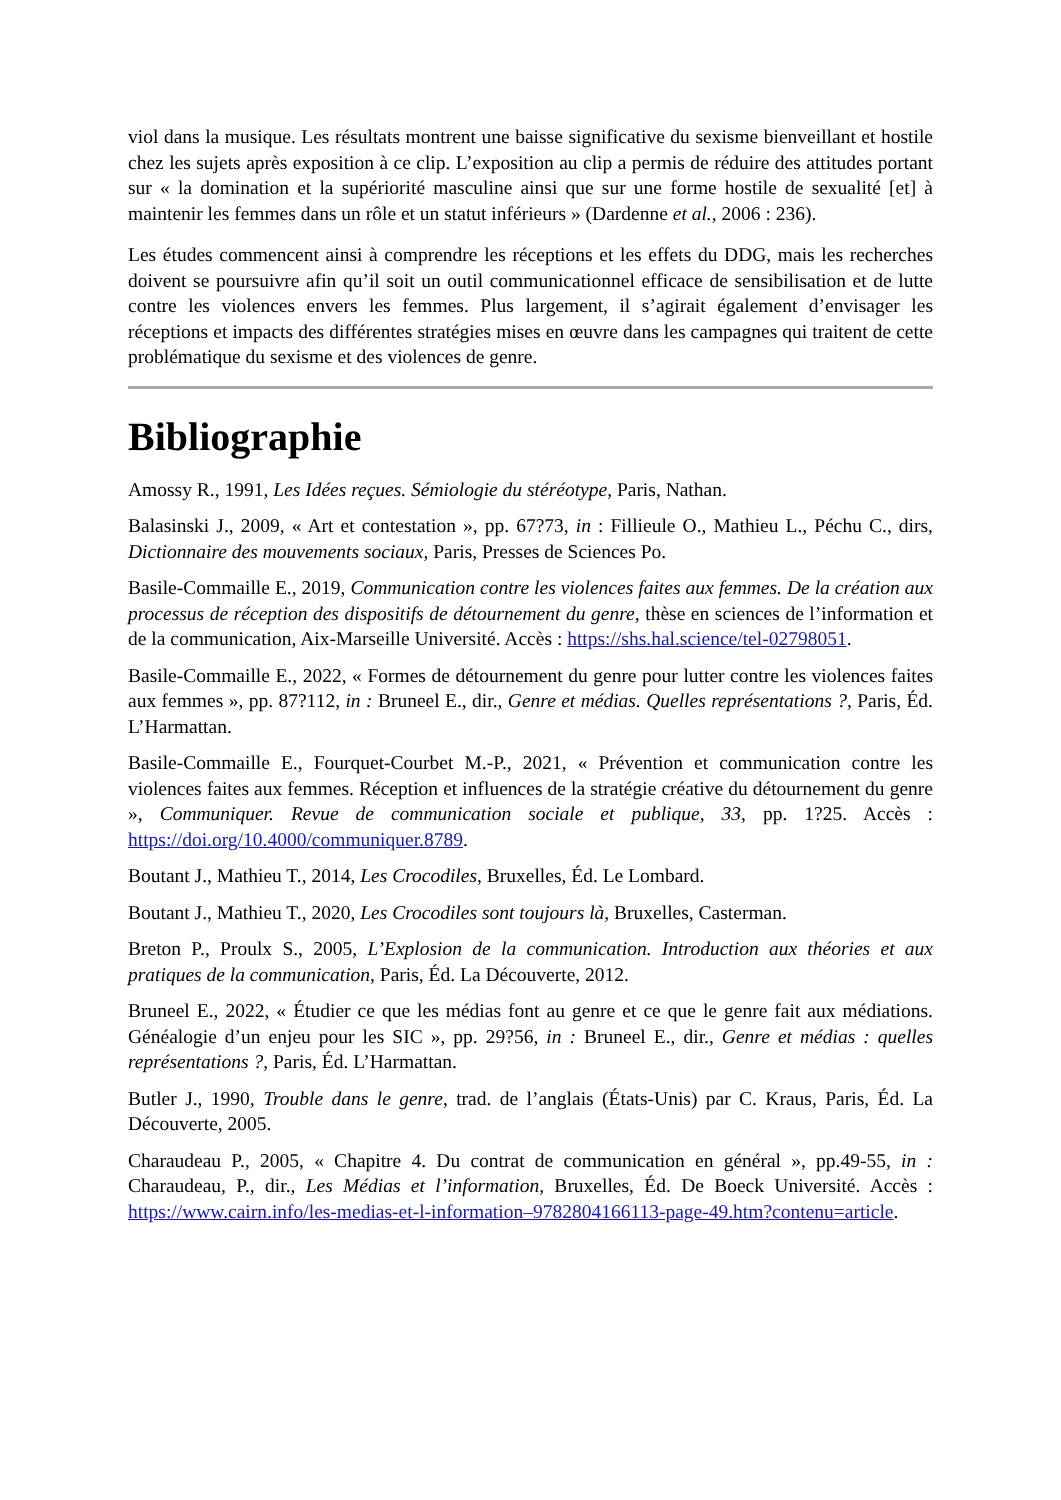viol dans la musique. Les résultats montrent une baisse significative du sexisme bienveillant et hostile chez les sujets après exposition à ce clip. L’exposition au clip a permis de réduire des attitudes portant sur « la domination et la supériorité masculine ainsi que sur une forme hostile de sexualité [et] à maintenir les femmes dans un rôle et un statut inférieurs » (Dardenne et al., 2006 : 236).
Les études commencent ainsi à comprendre les réceptions et les effets du DDG, mais les recherches doivent se poursuivre afin qu’il soit un outil communicationnel efficace de sensibilisation et de lutte contre les violences envers les femmes. Plus largement, il s’agirait également d’envisager les réceptions et impacts des différentes stratégies mises en œuvre dans les campagnes qui traitent de cette problématique du sexisme et des violences de genre.
Bibliographie
Amossy R., 1991, Les Idées reçues. Sémiologie du stéréotype, Paris, Nathan.
Balasinski J., 2009, « Art et contestation », pp. 67?73, in : Fillieule O., Mathieu L., Péchu C., dirs, Dictionnaire des mouvements sociaux, Paris, Presses de Sciences Po.
Basile-Commaille E., 2019, Communication contre les violences faites aux femmes. De la création aux processus de réception des dispositifs de détournement du genre, thèse en sciences de l’information et de la communication, Aix-Marseille Université. Accès : https://shs.hal.science/tel-02798051.
Basile-Commaille E., 2022, « Formes de détournement du genre pour lutter contre les violences faites aux femmes », pp. 87?112, in : Bruneel E., dir., Genre et médias. Quelles représentations ?, Paris, Éd. L’Harmattan.
Basile-Commaille E., Fourquet-Courbet M.-P., 2021, « Prévention et communication contre les violences faites aux femmes. Réception et influences de la stratégie créative du détournement du genre », Communiquer. Revue de communication sociale et publique, 33, pp. 1?25. Accès : https://doi.org/10.4000/communiquer.8789.
Boutant J., Mathieu T., 2014, Les Crocodiles, Bruxelles, Éd. Le Lombard.
Boutant J., Mathieu T., 2020, Les Crocodiles sont toujours là, Bruxelles, Casterman.
Breton P., Proulx S., 2005, L’Explosion de la communication. Introduction aux théories et aux pratiques de la communication, Paris, Éd. La Découverte, 2012.
Bruneel E., 2022, « Étudier ce que les médias font au genre et ce que le genre fait aux médiations. Généalogie d’un enjeu pour les SIC », pp. 29?56, in : Bruneel E., dir., Genre et médias : quelles représentations ?, Paris, Éd. L’Harmattan.
Butler J., 1990, Trouble dans le genre, trad. de l’anglais (États-Unis) par C. Kraus, Paris, Éd. La Découverte, 2005.
Charaudeau P., 2005, « Chapitre 4. Du contrat de communication en général », pp.49-55, in : Charaudeau, P., dir., Les Médias et l’information, Bruxelles, Éd. De Boeck Université. Accès : https://www.cairn.info/les-medias-et-l-information–9782804166113-page-49.htm?contenu=article.